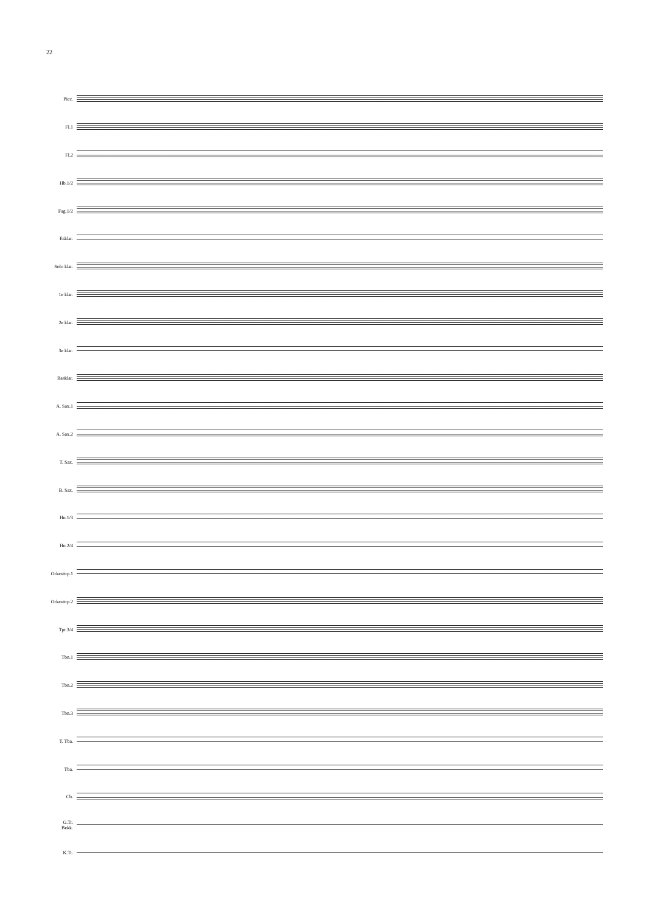22
Picc.
Fl.1
Fl.2
Hb.1/2
Fag.1/2
Esklar.
Solo klar.
1e klar.
2e klar.
3e klar.
Basklar.
A. Sax.1
A. Sax.2
T. Sax.
B. Sax.
Hn.1/3
Hn.2/4
Orkesttrp.1
Orkesttrp.2
Tpt.3/4
Tbn.1
Tbn.2
Tbn.3
T. Tba.
Tba.
Cb.
G.Tr.
Bekk.
K.Tr.